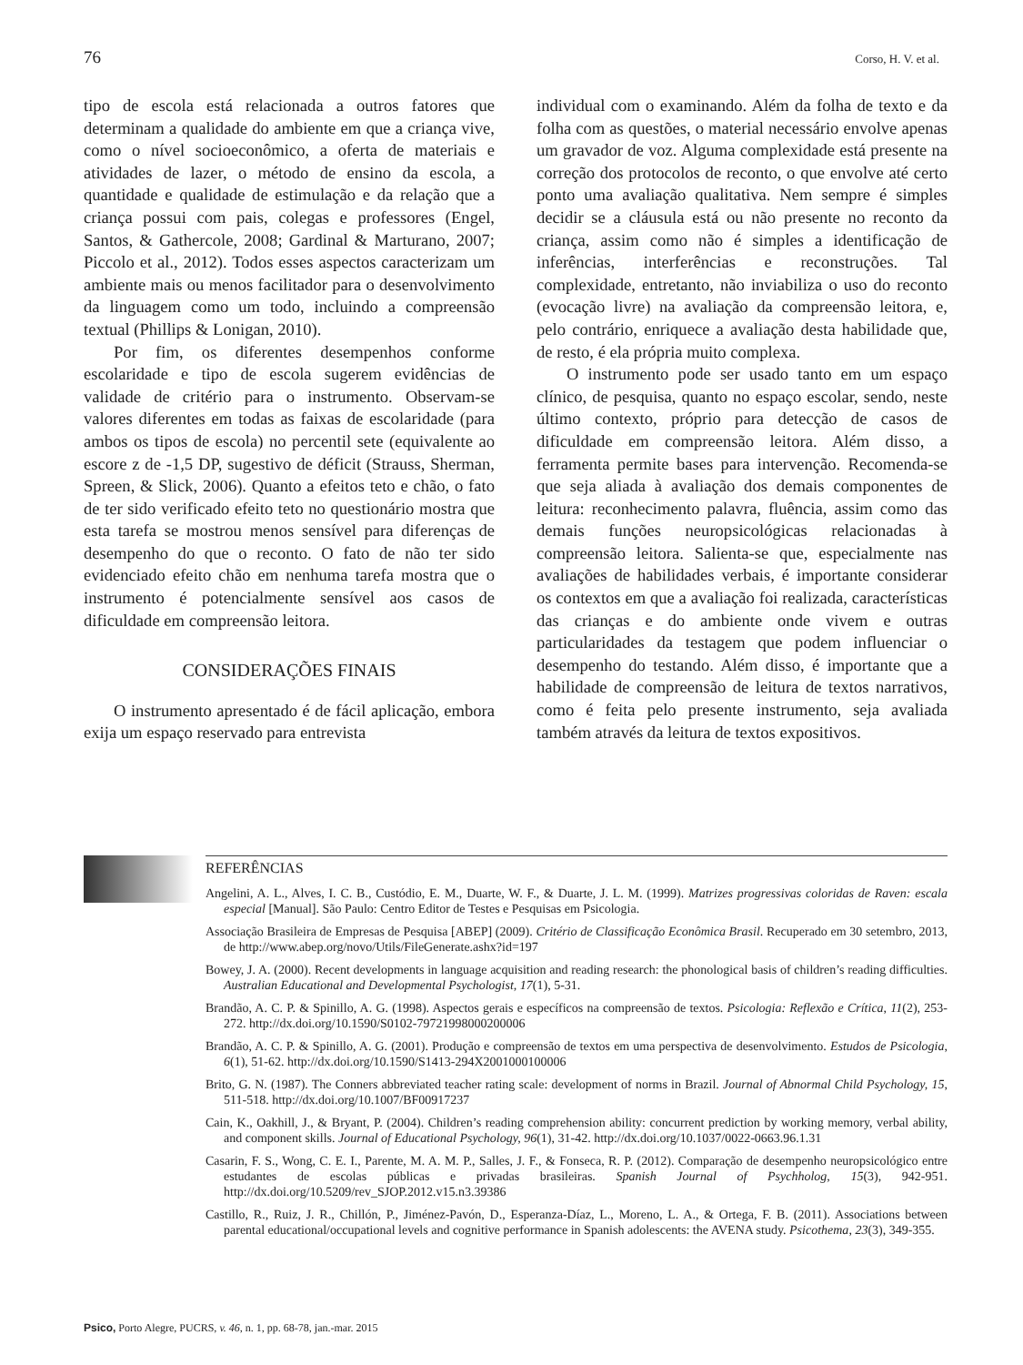76 Corso, H. V. et al.
tipo de escola está relacionada a outros fatores que determinam a qualidade do ambiente em que a criança vive, como o nível socioeconômico, a oferta de materiais e atividades de lazer, o método de ensino da escola, a quantidade e qualidade de estimulação e da relação que a criança possui com pais, colegas e professores (Engel, Santos, & Gathercole, 2008; Gardinal & Marturano, 2007; Piccolo et al., 2012). Todos esses aspectos caracterizam um ambiente mais ou menos facilitador para o desenvolvimento da linguagem como um todo, incluindo a compreensão textual (Phillips & Lonigan, 2010).
Por fim, os diferentes desempenhos conforme escolaridade e tipo de escola sugerem evidências de validade de critério para o instrumento. Observam-se valores diferentes em todas as faixas de escolaridade (para ambos os tipos de escola) no percentil sete (equivalente ao escore z de -1,5 DP, sugestivo de déficit (Strauss, Sherman, Spreen, & Slick, 2006). Quanto a efeitos teto e chão, o fato de ter sido verificado efeito teto no questionário mostra que esta tarefa se mostrou menos sensível para diferenças de desempenho do que o reconto. O fato de não ter sido evidenciado efeito chão em nenhuma tarefa mostra que o instrumento é potencialmente sensível aos casos de dificuldade em compreensão leitora.
CONSIDERAÇÕES FINAIS
O instrumento apresentado é de fácil aplicação, embora exija um espaço reservado para entrevista
individual com o examinando. Além da folha de texto e da folha com as questões, o material necessário envolve apenas um gravador de voz. Alguma complexidade está presente na correção dos protocolos de reconto, o que envolve até certo ponto uma avaliação qualitativa. Nem sempre é simples decidir se a cláusula está ou não presente no reconto da criança, assim como não é simples a identificação de inferências, interferências e reconstruções. Tal complexidade, entretanto, não inviabiliza o uso do reconto (evocação livre) na avaliação da compreensão leitora, e, pelo contrário, enriquece a avaliação desta habilidade que, de resto, é ela própria muito complexa.
O instrumento pode ser usado tanto em um espaço clínico, de pesquisa, quanto no espaço escolar, sendo, neste último contexto, próprio para detecção de casos de dificuldade em compreensão leitora. Além disso, a ferramenta permite bases para intervenção. Recomenda-se que seja aliada à avaliação dos demais componentes de leitura: reconhecimento palavra, fluência, assim como das demais funções neuropsicológicas relacionadas à compreensão leitora. Salienta-se que, especialmente nas avaliações de habilidades verbais, é importante considerar os contextos em que a avaliação foi realizada, características das crianças e do ambiente onde vivem e outras particularidades da testagem que podem influenciar o desempenho do testando. Além disso, é importante que a habilidade de compreensão de leitura de textos narrativos, como é feita pelo presente instrumento, seja avaliada também através da leitura de textos expositivos.
REFERÊNCIAS
Angelini, A. L., Alves, I. C. B., Custódio, E. M., Duarte, W. F., & Duarte, J. L. M. (1999). Matrizes progressivas coloridas de Raven: escala especial [Manual]. São Paulo: Centro Editor de Testes e Pesquisas em Psicologia.
Associação Brasileira de Empresas de Pesquisa [ABEP] (2009). Critério de Classificação Econômica Brasil. Recuperado em 30 setembro, 2013, de http://www.abep.org/novo/Utils/FileGenerate.ashx?id=197
Bowey, J. A. (2000). Recent developments in language acquisition and reading research: the phonological basis of children’s reading difficulties. Australian Educational and Developmental Psychologist, 17(1), 5-31.
Brandão, A. C. P. & Spinillo, A. G. (1998). Aspectos gerais e específicos na compreensão de textos. Psicologia: Reflexão e Crítica, 11(2), 253-272. http://dx.doi.org/10.1590/S0102-79721998000200006
Brandão, A. C. P. & Spinillo, A. G. (2001). Produção e compreensão de textos em uma perspectiva de desenvolvimento. Estudos de Psicologia, 6(1), 51-62. http://dx.doi.org/10.1590/S1413-294X2001000100006
Brito, G. N. (1987). The Conners abbreviated teacher rating scale: development of norms in Brazil. Journal of Abnormal Child Psychology, 15, 511-518. http://dx.doi.org/10.1007/BF00917237
Cain, K., Oakhill, J., & Bryant, P. (2004). Children’s reading comprehension ability: concurrent prediction by working memory, verbal ability, and component skills. Journal of Educational Psychology, 96(1), 31-42. http://dx.doi.org/10.1037/0022-0663.96.1.31
Casarin, F. S., Wong, C. E. I., Parente, M. A. M. P., Salles, J. F., & Fonseca, R. P. (2012). Comparação de desempenho neuropsicológico entre estudantes de escolas públicas e privadas brasileiras. Spanish Journal of Psychholog, 15(3), 942-951. http://dx.doi.org/10.5209/rev_SJOP.2012.v15.n3.39386
Castillo, R., Ruiz, J. R., Chillón, P., Jiménez-Pavón, D., Esperanza-Díaz, L., Moreno, L. A., & Ortega, F. B. (2011). Associations between parental educational/occupational levels and cognitive performance in Spanish adolescents: the AVENA study. Psicothema, 23(3), 349-355.
Psico, Porto Alegre, PUCRS, v. 46, n. 1, pp. 68-78, jan.-mar. 2015